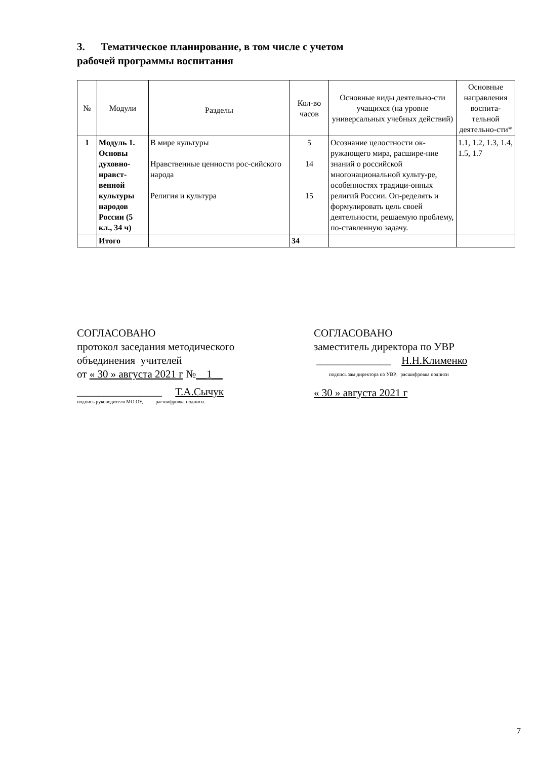3. Тематическое планирование, в том числе с учетом
рабочей программы воспитания
| № | Модули | Разделы | Кол-во часов | Основные виды деятельно-сти учащихся (на уровне универсальных учебных действий) | Основные направления воспита-тельной деятельно-сти* |
| --- | --- | --- | --- | --- | --- |
| 1 | Модуль 1. Основы духовно-нравст-венной культуры народов России (5 кл., 34 ч) | В мире культуры Нравственные ценности рос-сийского народа Религия и культура | 5 14 15 | Осознание целостности ок-ружающего мира, расшире-ние знаний о российской многонациональной культу-ре, особенностях традици-онных религий России. Оп-ределять и формулировать цель своей деятельности, решаемую проблему, по-ставленную задачу. | 1.1, 1.2, 1.3, 1.4, 1.5, 1.7 |
| | Итого | | 34 | | |
СОГЛАСОВАНО
протокол заседания методического
объединения учителей
от « 30 » августа 2021 г №__1__
________________ Т.А.Сычук
подпись руководителя МО ОУ, расшифровка подписи.
СОГЛАСОВАНО
заместитель директора по УВР
______________ Н.Н.Клименко
подпись зам директора по УВР, расшифровка подписи
« 30 » августа 2021 г
7